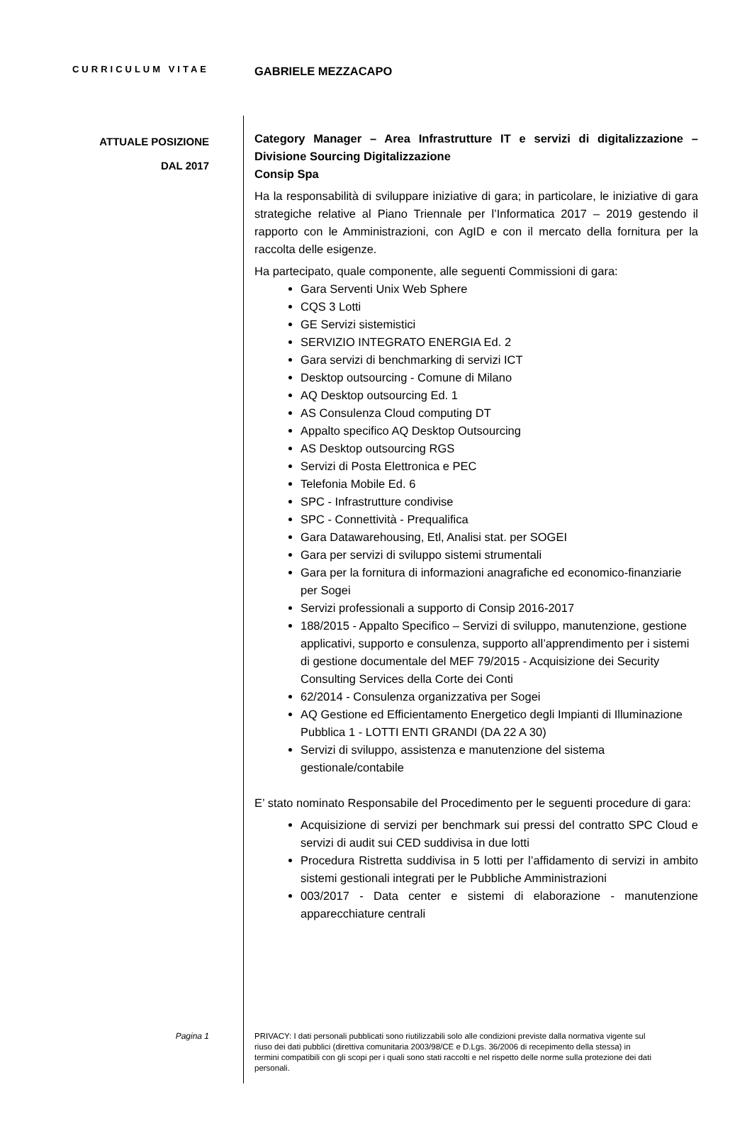CURRICULUM VITAE
GABRIELE MEZZACAPO
ATTUALE POSIZIONE
DAL 2017
Category Manager – Area Infrastrutture IT e servizi di digitalizzazione – Divisione Sourcing Digitalizzazione
Consip Spa
Ha la responsabilità di sviluppare iniziative di gara; in particolare, le iniziative di gara strategiche relative al Piano Triennale per l’Informatica 2017 – 2019 gestendo il rapporto con le Amministrazioni, con AgID e con il mercato della fornitura per la raccolta delle esigenze.
Ha partecipato, quale componente, alle seguenti Commissioni di gara:
Gara Serventi Unix Web Sphere
CQS 3 Lotti
GE Servizi sistemistici
SERVIZIO INTEGRATO ENERGIA Ed. 2
Gara servizi di benchmarking di servizi ICT
Desktop outsourcing - Comune di Milano
AQ Desktop outsourcing Ed. 1
AS Consulenza Cloud computing DT
Appalto specifico AQ Desktop Outsourcing
AS Desktop outsourcing RGS
Servizi di Posta Elettronica e PEC
Telefonia Mobile Ed. 6
SPC - Infrastrutture condivise
SPC - Connettività - Prequalifica
Gara Datawarehousing, Etl, Analisi stat. per SOGEI
Gara per servizi di sviluppo sistemi strumentali
Gara per la fornitura di informazioni anagrafiche ed economico-finanziarie per Sogei
Servizi professionali a supporto di Consip 2016-2017
188/2015 - Appalto Specifico – Servizi di sviluppo, manutenzione, gestione applicativi, supporto e consulenza, supporto all’apprendimento per i sistemi di gestione documentale del MEF 79/2015 - Acquisizione dei Security Consulting Services della Corte dei Conti
62/2014 - Consulenza organizzativa per Sogei
AQ Gestione ed Efficientamento Energetico degli Impianti di Illuminazione Pubblica 1 - LOTTI ENTI GRANDI (DA 22 A 30)
Servizi di sviluppo, assistenza e manutenzione del sistema gestionale/contabile
E’ stato nominato Responsabile del Procedimento per le seguenti procedure di gara:
Acquisizione di servizi per benchmark sui pressi del contratto SPC Cloud e servizi di audit sui CED suddivisa in due lotti
Procedura Ristretta suddivisa in 5 lotti per l’affidamento di servizi in ambito sistemi gestionali integrati per le Pubbliche Amministrazioni
003/2017 - Data center e sistemi di elaborazione - manutenzione apparecchiature centrali
Pagina 1
PRIVACY: I dati personali pubblicati sono riutilizzabili solo alle condizioni previste dalla normativa vigente sul riuso dei dati pubblici (direttiva comunitaria 2003/98/CE e D.Lgs. 36/2006 di recepimento della stessa) in termini compatibili con gli scopi per i quali sono stati raccolti e nel rispetto delle norme sulla protezione dei dati personali.